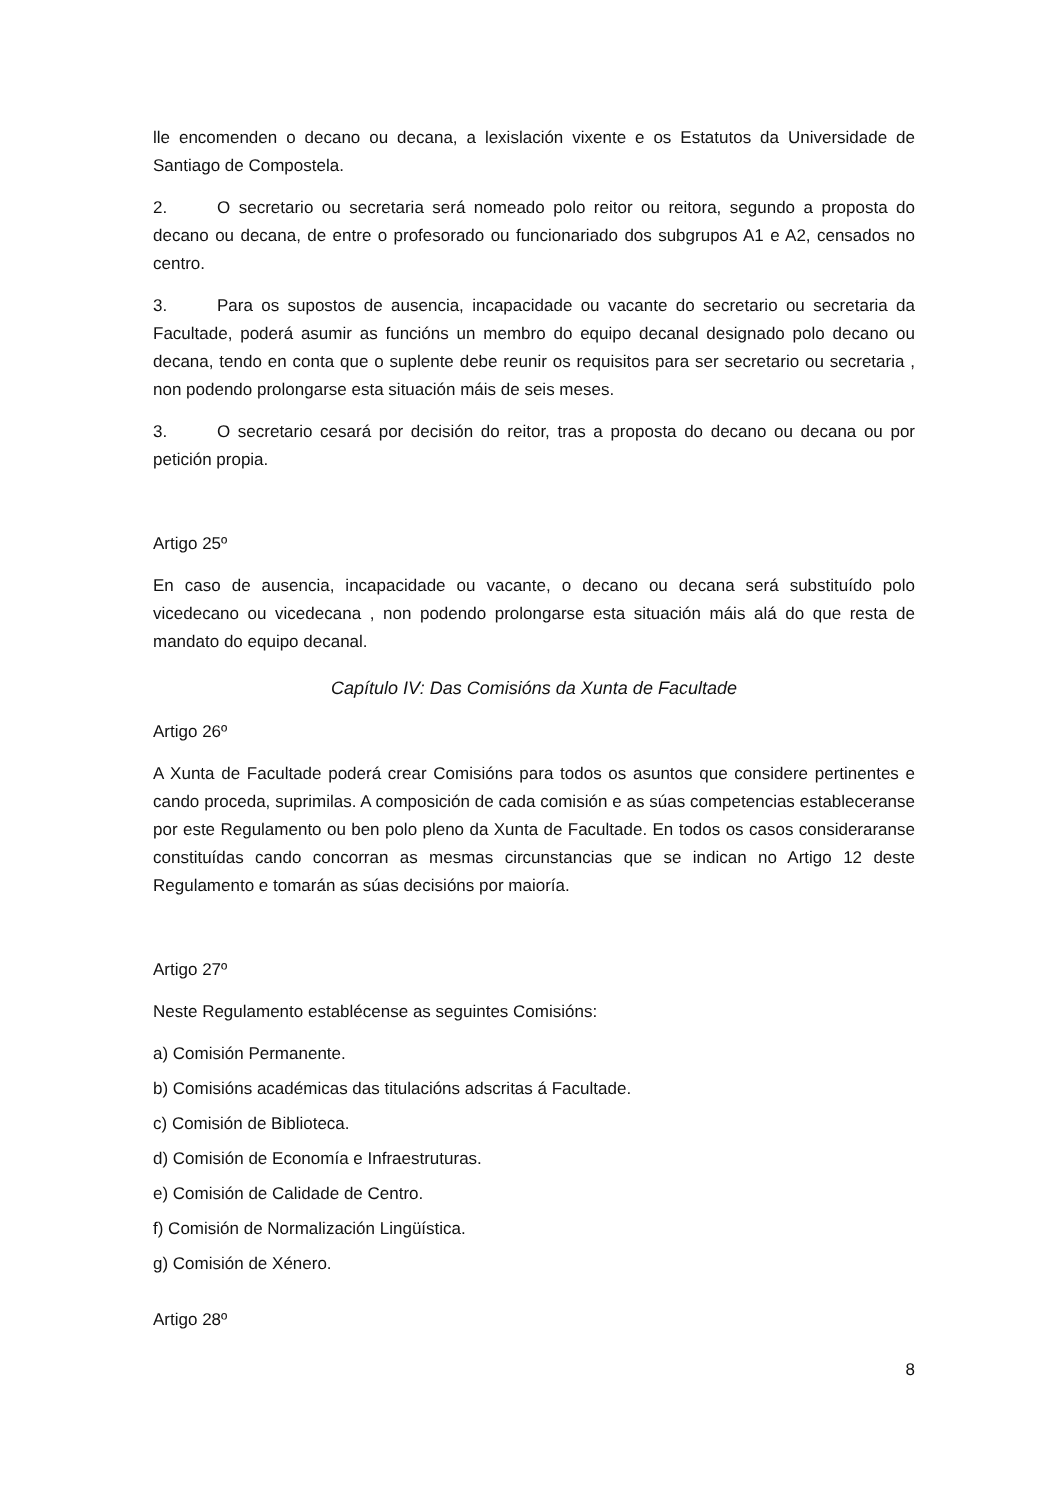lle encomenden o decano ou decana, a lexislación vixente e os Estatutos da Universidade de Santiago de Compostela.
2. O secretario ou secretaria será nomeado polo reitor ou reitora, segundo a proposta do decano ou decana, de entre o profesorado ou funcionariado dos subgrupos A1 e A2, censados no centro.
3. Para os supostos de ausencia, incapacidade ou vacante do secretario ou secretaria da Facultade, poderá asumir as funcións un membro do equipo decanal designado polo decano ou decana, tendo en conta que o suplente debe reunir os requisitos para ser secretario ou secretaria , non podendo prolongarse esta situación máis de seis meses.
3. O secretario cesará por decisión do reitor, tras a proposta do decano ou decana ou por petición propia.
Artigo 25º
En caso de ausencia, incapacidade ou vacante, o decano ou decana será substituído polo vicedecano ou vicedecana , non podendo prolongarse esta situación máis alá do que resta de mandato do equipo decanal.
Capítulo IV: Das Comisións da Xunta de Facultade
Artigo 26º
A Xunta de Facultade poderá crear Comisións para todos os asuntos que considere pertinentes e cando proceda, suprimilas. A composición de cada comisión e as súas competencias estableceranse por este Regulamento ou ben polo pleno da Xunta de Facultade. En todos os casos consideraranse constituídas cando concorran as mesmas circunstancias que se indican no Artigo 12 deste Regulamento e tomarán as súas decisións por maioría.
Artigo 27º
Neste Regulamento establécense as seguintes Comisións:
a) Comisión Permanente.
b) Comisións académicas das titulacións adscritas á Facultade.
c) Comisión de Biblioteca.
d) Comisión de Economía e Infraestruturas.
e) Comisión de Calidade de Centro.
f) Comisión de Normalización Lingüística.
g) Comisión de Xénero.
Artigo 28º
8